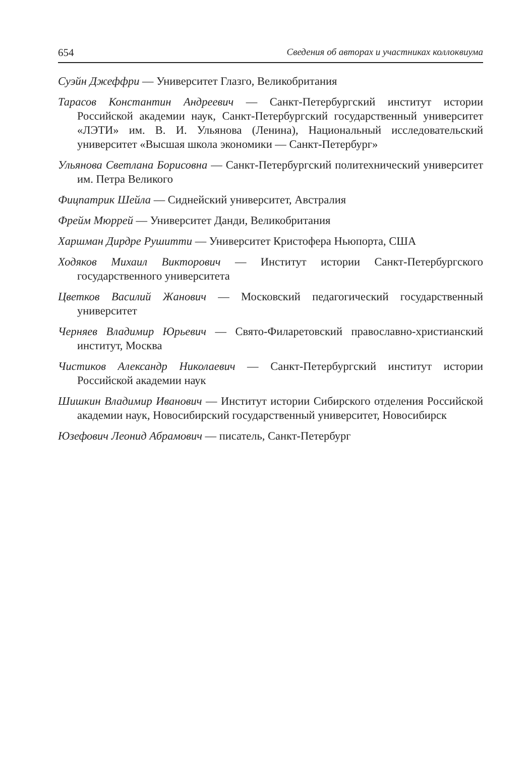654 Сведения об авторах и участниках коллоквиума
Суэйн Джеффри — Университет Глазго, Великобритания
Тарасов Константин Андреевич — Санкт-Петербургский институт истории Российской академии наук, Санкт-Петербургский государственный университет «ЛЭТИ» им. В. И. Ульянова (Ленина), Национальный исследовательский университет «Высшая школа экономики — Санкт-Петербург»
Ульянова Светлана Борисовна — Санкт-Петербургский политехнический университет им. Петра Великого
Фицпатрик Шейла — Сиднейский университет, Австралия
Фрейм Мюррей — Университет Данди, Великобритания
Харшман Дирдре Рушитти — Университет Кристофера Ньюпорта, США
Ходяков Михаил Викторович — Институт истории Санкт-Петербургского государственного университета
Цветков Василий Жанович — Московский педагогический государственный университет
Черняев Владимир Юрьевич — Свято-Филаретовский православно-христианский институт, Москва
Чистиков Александр Николаевич — Санкт-Петербургский институт истории Российской академии наук
Шишкин Владимир Иванович — Институт истории Сибирского отделения Российской академии наук, Новосибирский государственный университет, Новосибирск
Юзефович Леонид Абрамович — писатель, Санкт-Петербург